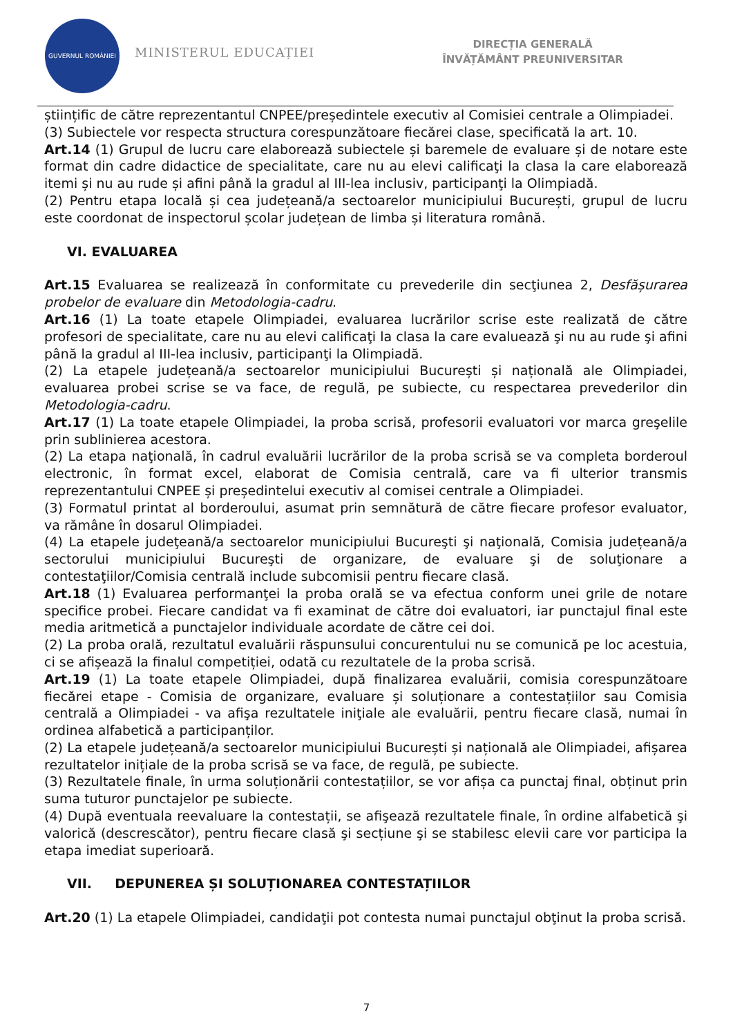GUVERNUL ROMÂNIEI
MINISTERUL EDUCAȚIEI
DIRECȚIA GENERALĂ
ÎNVĂȚĂMÂNT PREUNIVERSITAR
științific de către reprezentantul CNPEE/președintele executiv al Comisiei centrale a Olimpiadei.
(3) Subiectele vor respecta structura corespunzătoare fiecărei clase, specificată la art. 10.
Art.14 (1) Grupul de lucru care elaborează subiectele și baremele de evaluare și de notare este format din cadre didactice de specialitate, care nu au elevi calificaţi la clasa la care elaborează itemi și nu au rude și afini până la gradul al III-lea inclusiv, participanţi la Olimpiadă.
(2) Pentru etapa locală și cea județeană/a sectoarelor municipiului București, grupul de lucru este coordonat de inspectorul școlar județean de limba și literatura română.
VI. EVALUAREA
Art.15 Evaluarea se realizează în conformitate cu prevederile din secţiunea 2, Desfășurarea probelor de evaluare din Metodologia-cadru.
Art.16 (1) La toate etapele Olimpiadei, evaluarea lucrărilor scrise este realizată de către profesori de specialitate, care nu au elevi calificaţi la clasa la care evaluează şi nu au rude şi afini până la gradul al III-lea inclusiv, participanţi la Olimpiadă.
(2) La etapele județeană/a sectoarelor municipiului București și națională ale Olimpiadei, evaluarea probei scrise se va face, de regulă, pe subiecte, cu respectarea prevederilor din Metodologia-cadru.
Art.17 (1) La toate etapele Olimpiadei, la proba scrisă, profesorii evaluatori vor marca greşelile prin sublinierea acestora.
(2) La etapa naţională, în cadrul evaluării lucrărilor de la proba scrisă se va completa borderoul electronic, în format excel, elaborat de Comisia centrală, care va fi ulterior transmis reprezentantului CNPEE și președintelui executiv al comisei centrale a Olimpiadei.
(3) Formatul printat al borderoului, asumat prin semnătură de către fiecare profesor evaluator, va rămâne în dosarul Olimpiadei.
(4) La etapele judeţeană/a sectoarelor municipiului Bucureşti şi naţională, Comisia județeană/a sectorului municipiului Bucureşti de organizare, de evaluare şi de soluţionare a contestaţiilor/Comisia centrală include subcomisii pentru fiecare clasă.
Art.18 (1) Evaluarea performanţei la proba orală se va efectua conform unei grile de notare specifice probei. Fiecare candidat va fi examinat de către doi evaluatori, iar punctajul final este media aritmetică a punctajelor individuale acordate de către cei doi.
(2) La proba orală, rezultatul evaluării răspunsului concurentului nu se comunică pe loc acestuia, ci se afișează la finalul competiției, odată cu rezultatele de la proba scrisă.
Art.19 (1) La toate etapele Olimpiadei, după finalizarea evaluării, comisia corespunzătoare fiecărei etape - Comisia de organizare, evaluare și soluționare a contestațiilor sau Comisia centrală a Olimpiadei - va afişa rezultatele iniţiale ale evaluării, pentru fiecare clasă, numai în ordinea alfabetică a participanților.
(2) La etapele județeană/a sectoarelor municipiului București și națională ale Olimpiadei, afișarea rezultatelor inițiale de la proba scrisă se va face, de regulă, pe subiecte.
(3) Rezultatele finale, în urma soluționării contestațiilor, se vor afișa ca punctaj final, obținut prin suma tuturor punctajelor pe subiecte.
(4) După eventuala reevaluare la contestații, se afişează rezultatele finale, în ordine alfabetică şi valorică (descrescător), pentru fiecare clasă şi secțiune şi se stabilesc elevii care vor participa la etapa imediat superioară.
VII. DEPUNEREA ȘI SOLUȚIONAREA CONTESTAȚIILOR
Art.20 (1) La etapele Olimpiadei, candidaţii pot contesta numai punctajul obţinut la proba scrisă.
7